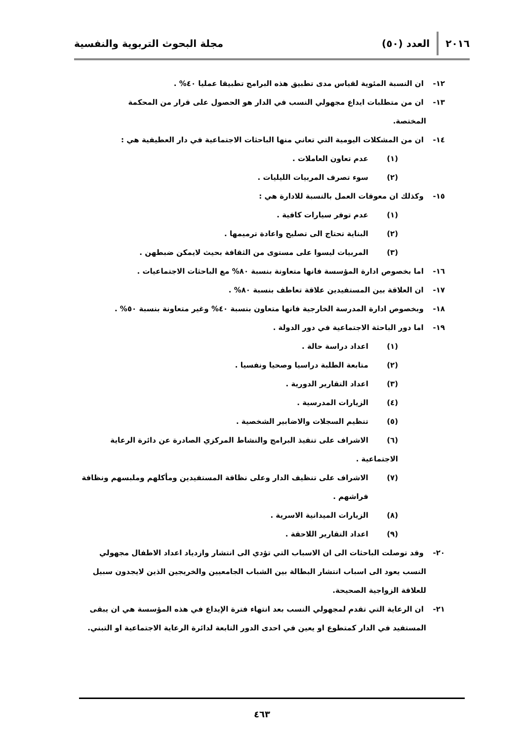٢٠١٦ العدد (٥٠) مجلة البحوث التربوية والنفسية
١٢- ان النسبة المئوية لقياس مدى تطبيق هذه البرامج تطبيقا عمليا ٤٠% .
١٣- ان من متطلبات ايداع مجهولي النسب في الدار هو الحصول على قرار من المحكمة
المختصة.
١٤- ان من المشكلات اليومية التي تعاني منها الباحثات الاجتماعية في دار العطيفية هي :
(١) عدم تعاون العاملات .
(٢) سوء تصرف المربيات الليليات .
١٥- وكذلك ان معوقات العمل بالنسبة للادارة هي :
(١) عدم توفر سيارات كافية .
(٢) البناية تحتاج الى تصليح واعادة ترميمها .
(٣) المربيات ليسوا على مستوى من الثقافة بحيث لايمكن ضبطهن .
١٦- اما بخصوص ادارة المؤسسة فانها متعاونة بنسبة ٨٠% مع الباحثات الاجتماعيات .
١٧- ان العلاقة بين المستفيدين علاقة تعاطف بنسبة ٨٠% .
١٨- وبخصوص ادارة المدرسة الخارجية فانها متعاون بنسبة ٤٠% وغير متعاونة بنسبة ٥٠% .
١٩- اما دور الباحثة الاجتماعية في دور الدولة .
(١) اعداد دراسة حالة .
(٢) متابعة الطلبة دراسيا وصحيا ونفسيا .
(٣) اعداد التقارير الدورية .
(٤) الزيارات المدرسية .
(٥) تنظيم السجلات والاضابير الشخصية .
(٦) الاشراف على تنفيذ البرامج والنشاط المركزي الصادرة عن دائرة الرعاية الاجتماعية .
(٧) الاشراف على تنظيف الدار وعلى نظافة المستفيدين ومأكلهم وملبسهم ونظافة
فراشهم .
(٨) الزيارات الميدانية الاسرية .
(٩) اعداد التقارير اللاحقة .
٢٠- وقد توصلت الباحثات الى ان الاسباب التي تؤدي الى انتشار وازدياد اعداد الاطفال مجهولي
النسب يعود الى اسباب انتشار البطالة بين الشباب الجامعيين والخريجين الذين لايجدون سبيل
للعلاقة الزواجية الصحيحة.
٢١- ان الرعاية التي تقدم لمجهولي النسب بعد انتهاء فترة الإيداع في هذه المؤسسة هي ان يبقى
المستفيد في الدار كمتطوع او يعين في احدى الدور التابعة لدائرة الرعاية الاجتماعية او التبني.
٤٦٣